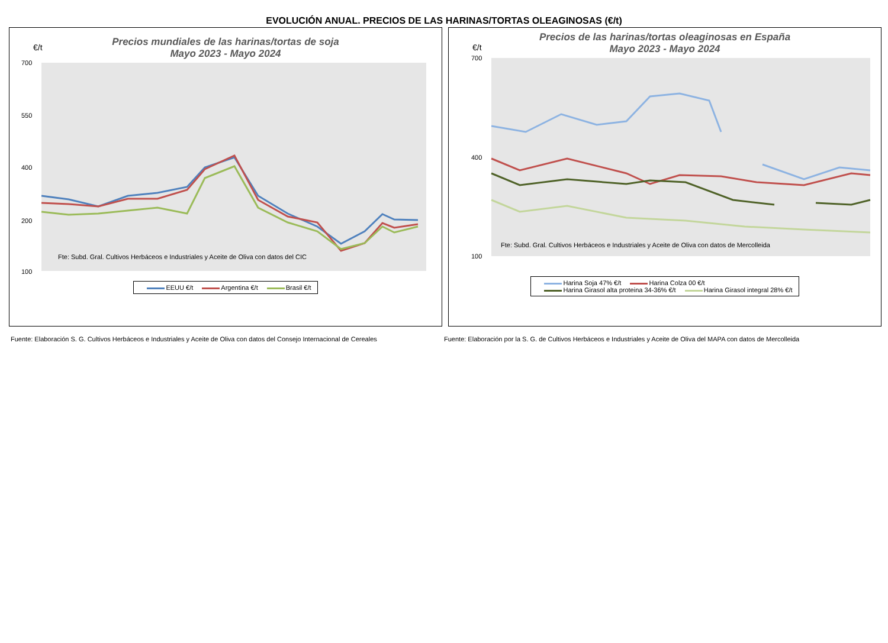EVOLUCIÓN ANUAL. PRECIOS DE LAS HARINAS/TORTAS OLEAGINOSAS (€/t)
€/t
Precios mundiales de las harinas/tortas de soja
Mayo 2023 - Mayo 2024
700
100
200
400
550
Fte: Subd. Gral. Cultivos Herbáceos e Industriales y Aceite de Oliva con datos del CIC
EEUU €/t Argentina €/t Brasil €/t
€/t
Precios de las harinas/tortas oleaginosas en España
Mayo 2023 - Mayo 2024
700
100
400
Fte: Subd. Gral. Cultivos Herbáceos e Industriales y Aceite de Oliva con datos de Mercolleida
Harina Soja 47% €/t Harina Colza 00 €/t
Harina Girasol alta proteina 34-36% €/t Harina Girasol integral 28% €/t
Fuente: Elaboración S. G. Cultivos Herbáceos e Industriales y Aceite de Oliva con datos del Consejo Internacional de Cereales
Fuente: Elaboración por la S. G. de Cultivos Herbáceos e Industriales y Aceite de Oliva del MAPA con datos de Mercolleida